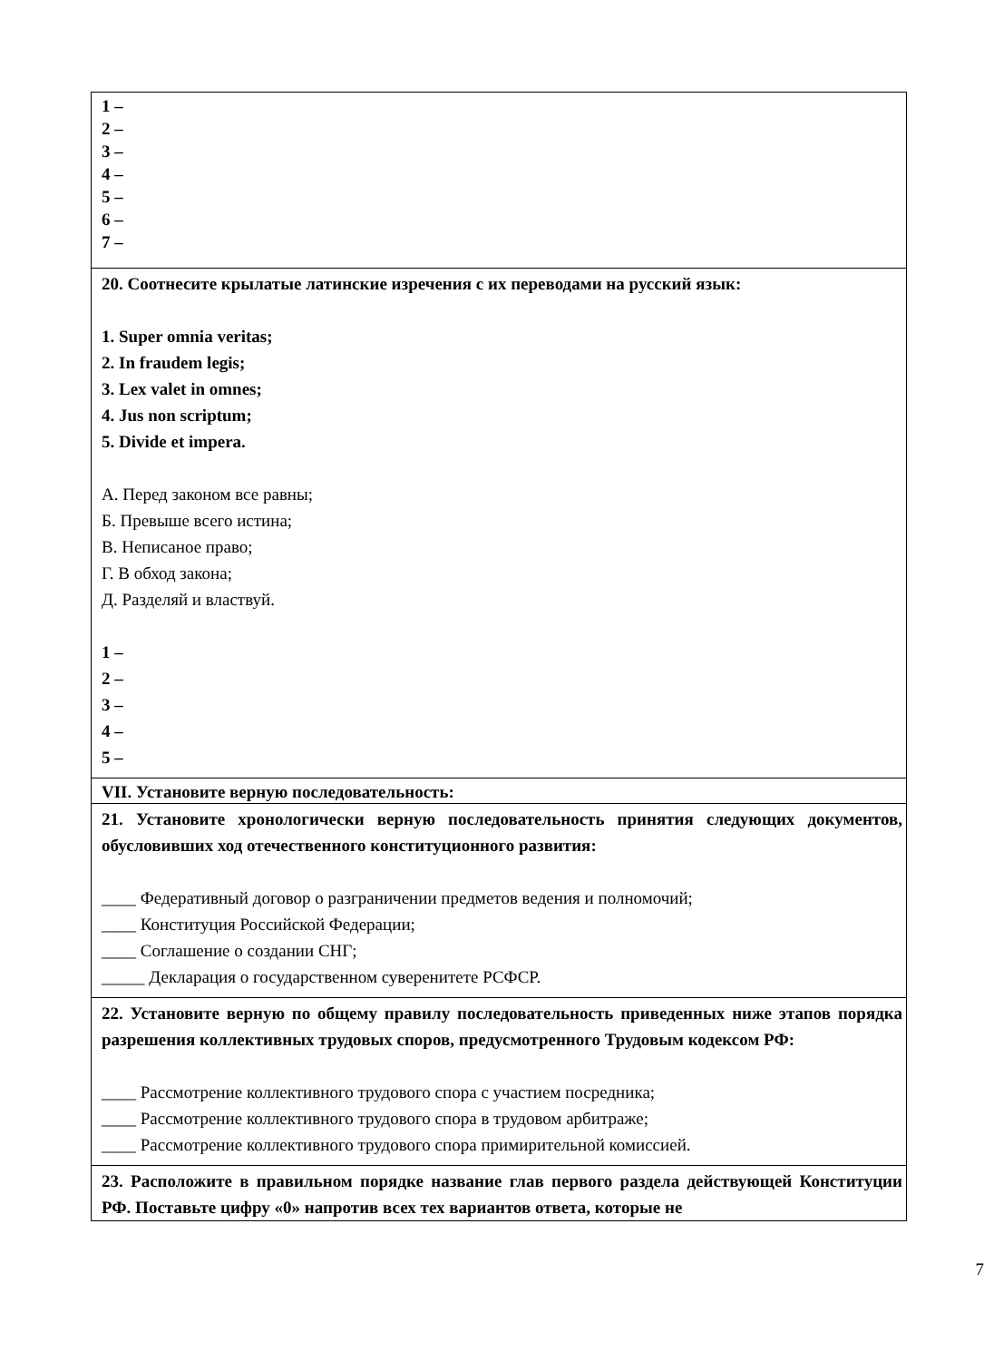| 1 – 2 – 3 – 4 – 5 – 6 – 7 – |
| 20. Соотнесите крылатые латинские изречения с их переводами на русский язык: 1. Super omnia veritas; 2. In fraudem legis; 3. Lex valet in omnes; 4. Jus non scriptum; 5. Divide et impera. А. Перед законом все равны; Б. Превыше всего истина; В. Неписаное право; Г. В обход закона; Д. Разделяй и властвуй. 1 – 2 – 3 – 4 – 5 – |
| VII. Установите верную последовательность: |
| 21. Установите хронологически верную последовательность принятия следующих документов, обусловивших ход отечественного конституционного развития: ____ Федеративный договор о разграничении предметов ведения и полномочий; ____ Конституция Российской Федерации; ____ Соглашение о создании СНГ; _____ Декларация о государственном суверенитете РСФСР. |
| 22. Установите верную по общему правилу последовательность приведенных ниже этапов порядка разрешения коллективных трудовых споров, предусмотренного Трудовым кодексом РФ: ____ Рассмотрение коллективного трудового спора с участием посредника; ____ Рассмотрение коллективного трудового спора в трудовом арбитраже; ____ Рассмотрение коллективного трудового спора примирительной комиссией. |
| 23. Расположите в правильном порядке название глав первого раздела действующей Конституции РФ. Поставьте цифру «0» напротив всех тех вариантов ответа, которые не |
7